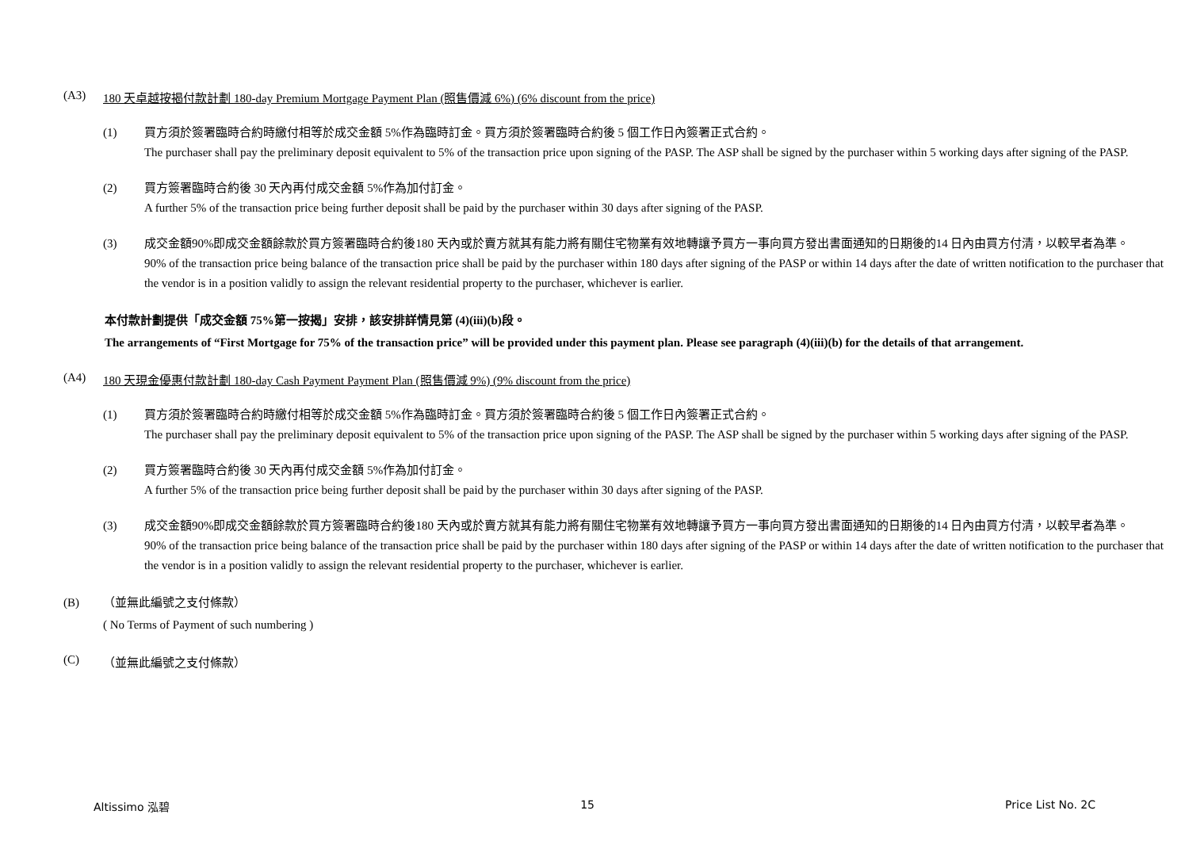(A3) 180 天卓越按揭付款計劃 180-day Premium Mortgage Payment Plan (照售價減 6%) (6% discount from the price)
(1) 買方須於簽署臨時合約時繳付相等於成交金額 5%作為臨時訂金。買方須於簽署臨時合約後 5 個工作日內簽署正式合約。
The purchaser shall pay the preliminary deposit equivalent to 5% of the transaction price upon signing of the PASP. The ASP shall be signed by the purchaser within 5 working days after signing of the PASP.
(2) 買方簽署臨時合約後 30 天內再付成交金額 5%作為加付訂金。
A further 5% of the transaction price being further deposit shall be paid by the purchaser within 30 days after signing of the PASP.
(3) 成交金額90%即成交金額餘款於買方簽署臨時合約後180 天內或於賣方就其有能力將有關住宅物業有效地轉讓予買方一事向買方發出書面通知的日期後的14 日內由買方付清，以較早者為準。
90% of the transaction price being balance of the transaction price shall be paid by the purchaser within 180 days after signing of the PASP or within 14 days after the date of written notification to the purchaser that the vendor is in a position validly to assign the relevant residential property to the purchaser, whichever is earlier.
本付款計劃提供「成交金額 75%第一按揭」安排，該安排詳情見第 (4)(iii)(b)段。
The arrangements of “First Mortgage for 75% of the transaction price” will be provided under this payment plan. Please see paragraph (4)(iii)(b) for the details of that arrangement.
(A4) 180 天現金優惠付款計劃 180-day Cash Payment Payment Plan (照售價減 9%) (9% discount from the price)
(1) 買方須於簽署臨時合約時繳付相等於成交金額 5%作為臨時訂金。買方須於簽署臨時合約後 5 個工作日內簽署正式合約。
The purchaser shall pay the preliminary deposit equivalent to 5% of the transaction price upon signing of the PASP. The ASP shall be signed by the purchaser within 5 working days after signing of the PASP.
(2) 買方簽署臨時合約後 30 天內再付成交金額 5%作為加付訂金。
A further 5% of the transaction price being further deposit shall be paid by the purchaser within 30 days after signing of the PASP.
(3) 成交金額90%即成交金額餘款於買方簽署臨時合約後180 天內或於賣方就其有能力將有關住宅物業有效地轉讓予買方一事向買方發出書面通知的日期後的14 日內由買方付清，以較早者為準。
90% of the transaction price being balance of the transaction price shall be paid by the purchaser within 180 days after signing of the PASP or within 14 days after the date of written notification to the purchaser that the vendor is in a position validly to assign the relevant residential property to the purchaser, whichever is earlier.
(B) （並無此編號之支付條款）
( No Terms of Payment of such numbering )
(C) （並無此編號之支付條款）
Altissimo 泓碧 15 Price List No. 2C